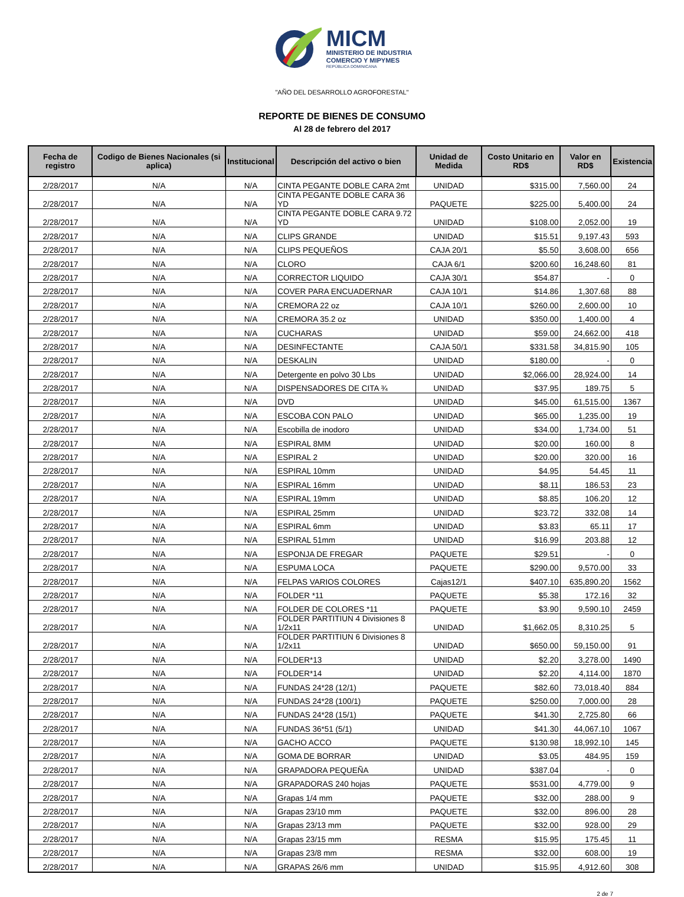MICM
MINISTERIO DE INDUSTRIA
COMERCIO Y MIPYMES
REPÚBLICA DOMINICANA
"AÑO DEL DESARROLLO AGROFORESTAL"
REPORTE DE BIENES DE CONSUMO
Al 28 de febrero del 2017
| Fecha de registro | Codigo de Bienes Nacionales (si aplica) | Institucional | Descripción del activo o bien | Unidad de Medida | Costo Unitario en RD$ | Valor en RD$ | Existencia |
| --- | --- | --- | --- | --- | --- | --- | --- |
| 2/28/2017 | N/A | N/A | CINTA PEGANTE DOBLE CARA 2mt | UNIDAD | $315.00 | 7,560.00 | 24 |
| 2/28/2017 | N/A | N/A | CINTA PEGANTE DOBLE CARA 36 YD | PAQUETE | $225.00 | 5,400.00 | 24 |
| 2/28/2017 | N/A | N/A | CINTA PEGANTE DOBLE CARA 9.72 YD | UNIDAD | $108.00 | 2,052.00 | 19 |
| 2/28/2017 | N/A | N/A | CLIPS GRANDE | UNIDAD | $15.51 | 9,197.43 | 593 |
| 2/28/2017 | N/A | N/A | CLIPS PEQUEÑOS | CAJA 20/1 | $5.50 | 3,608.00 | 656 |
| 2/28/2017 | N/A | N/A | CLORO | CAJA 6/1 | $200.60 | 16,248.60 | 81 |
| 2/28/2017 | N/A | N/A | CORRECTOR LIQUIDO | CAJA 30/1 | $54.87 | - | 0 |
| 2/28/2017 | N/A | N/A | COVER PARA ENCUADERNAR | CAJA 10/1 | $14.86 | 1,307.68 | 88 |
| 2/28/2017 | N/A | N/A | CREMORA 22 oz | CAJA 10/1 | $260.00 | 2,600.00 | 10 |
| 2/28/2017 | N/A | N/A | CREMORA 35.2 oz | UNIDAD | $350.00 | 1,400.00 | 4 |
| 2/28/2017 | N/A | N/A | CUCHARAS | UNIDAD | $59.00 | 24,662.00 | 418 |
| 2/28/2017 | N/A | N/A | DESINFECTANTE | CAJA 50/1 | $331.58 | 34,815.90 | 105 |
| 2/28/2017 | N/A | N/A | DESKALIN | UNIDAD | $180.00 | - | 0 |
| 2/28/2017 | N/A | N/A | Detergente en polvo 30 Lbs | UNIDAD | $2,066.00 | 28,924.00 | 14 |
| 2/28/2017 | N/A | N/A | DISPENSADORES DE CITA ¾ | UNIDAD | $37.95 | 189.75 | 5 |
| 2/28/2017 | N/A | N/A | DVD | UNIDAD | $45.00 | 61,515.00 | 1367 |
| 2/28/2017 | N/A | N/A | ESCOBA CON PALO | UNIDAD | $65.00 | 1,235.00 | 19 |
| 2/28/2017 | N/A | N/A | Escobilla de inodoro | UNIDAD | $34.00 | 1,734.00 | 51 |
| 2/28/2017 | N/A | N/A | ESPIRAL 8MM | UNIDAD | $20.00 | 160.00 | 8 |
| 2/28/2017 | N/A | N/A | ESPIRAL 2 | UNIDAD | $20.00 | 320.00 | 16 |
| 2/28/2017 | N/A | N/A | ESPIRAL 10mm | UNIDAD | $4.95 | 54.45 | 11 |
| 2/28/2017 | N/A | N/A | ESPIRAL 16mm | UNIDAD | $8.11 | 186.53 | 23 |
| 2/28/2017 | N/A | N/A | ESPIRAL 19mm | UNIDAD | $8.85 | 106.20 | 12 |
| 2/28/2017 | N/A | N/A | ESPIRAL 25mm | UNIDAD | $23.72 | 332.08 | 14 |
| 2/28/2017 | N/A | N/A | ESPIRAL 6mm | UNIDAD | $3.83 | 65.11 | 17 |
| 2/28/2017 | N/A | N/A | ESPIRAL 51mm | UNIDAD | $16.99 | 203.88 | 12 |
| 2/28/2017 | N/A | N/A | ESPONJA DE FREGAR | PAQUETE | $29.51 | - | 0 |
| 2/28/2017 | N/A | N/A | ESPUMA LOCA | PAQUETE | $290.00 | 9,570.00 | 33 |
| 2/28/2017 | N/A | N/A | FELPAS VARIOS COLORES | Cajas12/1 | $407.10 | 635,890.20 | 1562 |
| 2/28/2017 | N/A | N/A | FOLDER *11 | PAQUETE | $5.38 | 172.16 | 32 |
| 2/28/2017 | N/A | N/A | FOLDER DE COLORES *11 | PAQUETE | $3.90 | 9,590.10 | 2459 |
| 2/28/2017 | N/A | N/A | FOLDER PARTITIUN 4 Divisiones 8 1/2x11 | UNIDAD | $1,662.05 | 8,310.25 | 5 |
| 2/28/2017 | N/A | N/A | FOLDER PARTITIUN 6 Divisiones 8 1/2x11 | UNIDAD | $650.00 | 59,150.00 | 91 |
| 2/28/2017 | N/A | N/A | FOLDER*13 | UNIDAD | $2.20 | 3,278.00 | 1490 |
| 2/28/2017 | N/A | N/A | FOLDER*14 | UNIDAD | $2.20 | 4,114.00 | 1870 |
| 2/28/2017 | N/A | N/A | FUNDAS 24*28 (12/1) | PAQUETE | $82.60 | 73,018.40 | 884 |
| 2/28/2017 | N/A | N/A | FUNDAS 24*28 (100/1) | PAQUETE | $250.00 | 7,000.00 | 28 |
| 2/28/2017 | N/A | N/A | FUNDAS 24*28 (15/1) | PAQUETE | $41.30 | 2,725.80 | 66 |
| 2/28/2017 | N/A | N/A | FUNDAS 36*51 (5/1) | UNIDAD | $41.30 | 44,067.10 | 1067 |
| 2/28/2017 | N/A | N/A | GACHO ACCO | PAQUETE | $130.98 | 18,992.10 | 145 |
| 2/28/2017 | N/A | N/A | GOMA DE BORRAR | UNIDAD | $3.05 | 484.95 | 159 |
| 2/28/2017 | N/A | N/A | GRAPADORA PEQUEÑA | UNIDAD | $387.04 | - | 0 |
| 2/28/2017 | N/A | N/A | GRAPADORAS 240 hojas | PAQUETE | $531.00 | 4,779.00 | 9 |
| 2/28/2017 | N/A | N/A | Grapas 1/4 mm | PAQUETE | $32.00 | 288.00 | 9 |
| 2/28/2017 | N/A | N/A | Grapas 23/10 mm | PAQUETE | $32.00 | 896.00 | 28 |
| 2/28/2017 | N/A | N/A | Grapas 23/13 mm | PAQUETE | $32.00 | 928.00 | 29 |
| 2/28/2017 | N/A | N/A | Grapas 23/15 mm | RESMA | $15.95 | 175.45 | 11 |
| 2/28/2017 | N/A | N/A | Grapas 23/8 mm | RESMA | $32.00 | 608.00 | 19 |
| 2/28/2017 | N/A | N/A | GRAPAS 26/6 mm | UNIDAD | $15.95 | 4,912.60 | 308 |
2 de 7